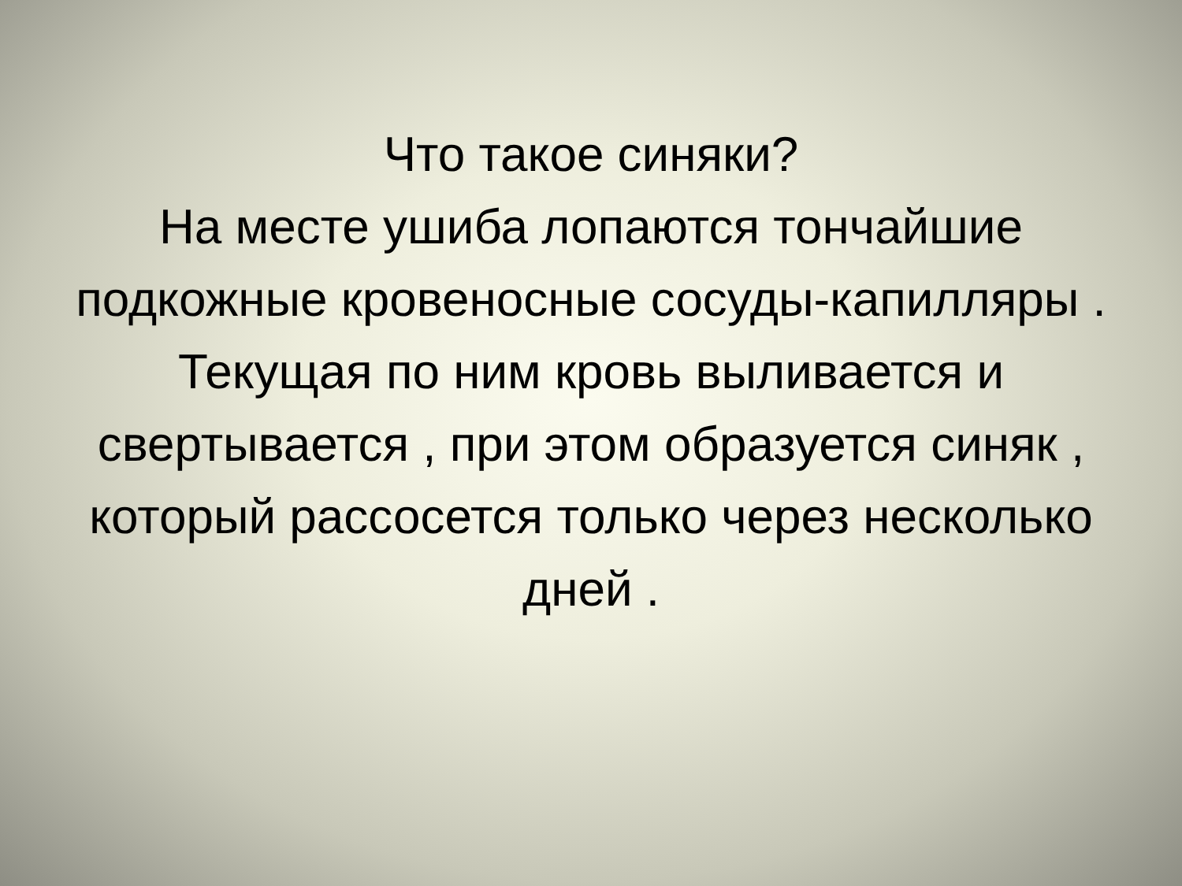Что такое синяки?
На месте ушиба лопаются тончайшие подкожные кровеносные сосуды-капилляры . Текущая по ним кровь выливается и свертывается , при этом образуется синяк , который рассосется только через несколько дней .